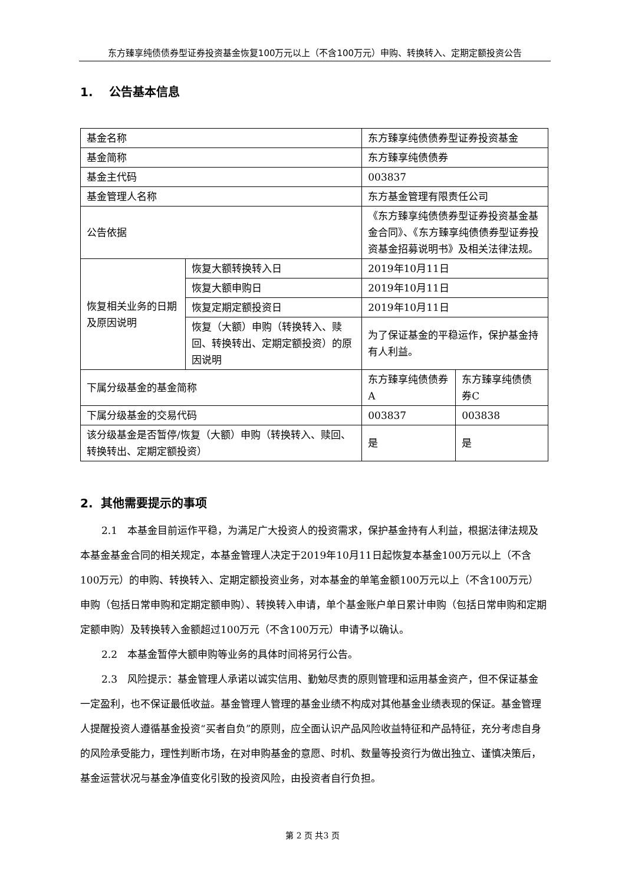东方臻享纯债债券型证券投资基金恢复100万元以上（不含100万元）申购、转换转入、定期定额投资公告
1. 公告基本信息
| 基金名称 | | 东方臻享纯债债券型证券投资基金 | |
| 基金简称 | | 东方臻享纯债债券 | |
| 基金主代码 | | 003837 | |
| 基金管理人名称 | | 东方基金管理有限责任公司 | |
| 公告依据 | | 《东方臻享纯债债券型证券投资基金基金合同》、《东方臻享纯债债券型证券投资基金招募说明书》及相关法律法规。 | |
| 恢复相关业务的日期及原因说明 | 恢复大额转换转入日 | 2019年10月11日 | |
| | 恢复大额申购日 | 2019年10月11日 | |
| | 恢复定期定额投资日 | 2019年10月11日 | |
| | 恢复（大额）申购（转换转入、赎回、转换转出、定期定额投资）的原因说明 | 为了保证基金的平稳运作，保护基金持有人利益。 | |
| 下属分级基金的基金简称 | | 东方臻享纯债债券A | 东方臻享纯债债券C |
| 下属分级基金的交易代码 | | 003837 | 003838 |
| 该分级基金是否暂停/恢复（大额）申购（转换转入、赎回、转换转出、定期定额投资） | | 是 | 是 |
2. 其他需要提示的事项
2.1　本基金目前运作平稳，为满足广大投资人的投资需求，保护基金持有人利益，根据法律法规及本基金基金合同的相关规定，本基金管理人决定于2019年10月11日起恢复本基金100万元以上（不含100万元）的申购、转换转入、定期定额投资业务，对本基金的单笔金额100万元以上（不含100万元）申购（包括日常申购和定期定额申购）、转换转入申请，单个基金账户单日累计申购（包括日常申购和定期定额申购）及转换转入金额超过100万元（不含100万元）申请予以确认。
2.2　本基金暂停大额申购等业务的具体时间将另行公告。
2.3　风险提示：基金管理人承诺以诚实信用、勤勉尽责的原则管理和运用基金资产，但不保证基金一定盈利，也不保证最低收益。基金管理人管理的基金业绩不构成对其他基金业绩表现的保证。基金管理人提醒投资人遵循基金投资“买者自负”的原则，应全面认识产品风险收益特征和产品特征，充分考虑自身的风险承受能力，理性判断市场，在对申购基金的意愿、时机、数量等投资行为做出独立、谨慎决策后，基金运营状况与基金净值变化引致的投资风险，由投资者自行负担。
第 2 页 共3 页